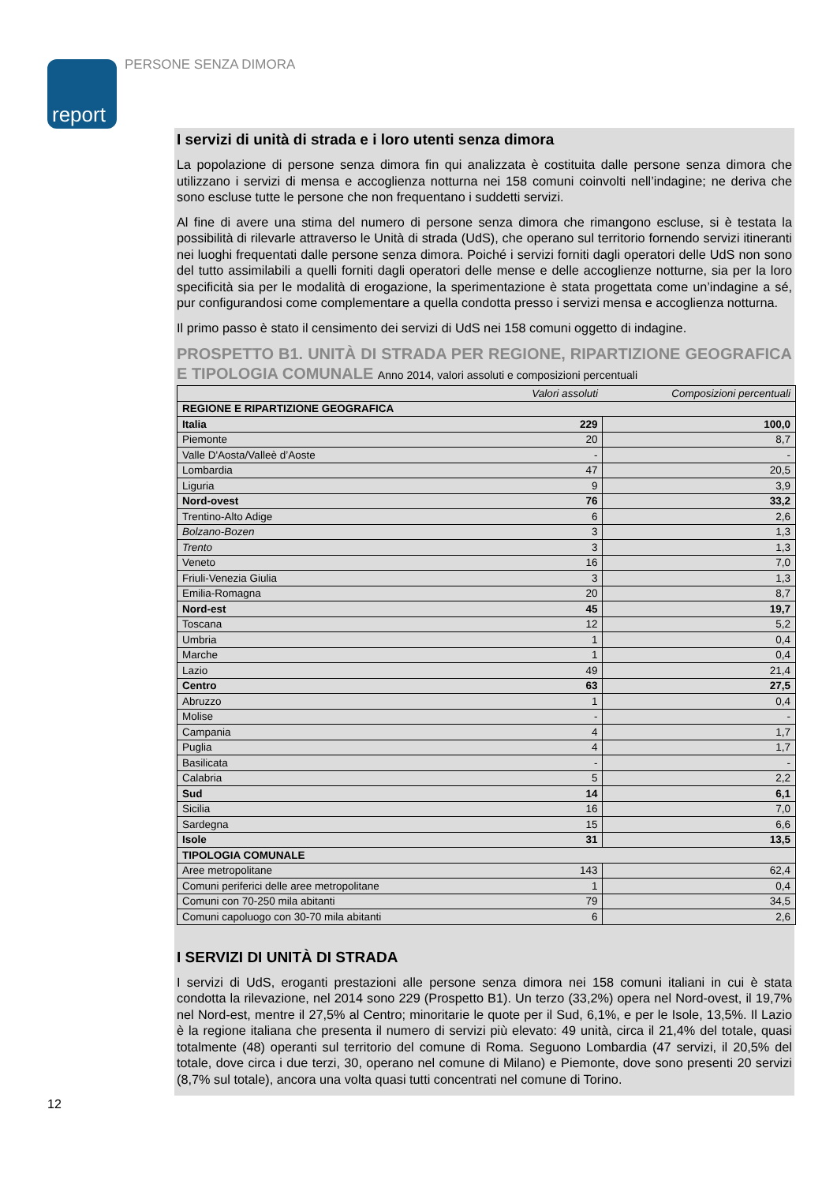report
PERSONE SENZA DIMORA
I servizi di unità di strada e i loro utenti senza dimora
La popolazione di persone senza dimora fin qui analizzata è costituita dalle persone senza dimora che utilizzano i servizi di mensa e accoglienza notturna nei 158 comuni coinvolti nell’indagine; ne deriva che sono escluse tutte le persone che non frequentano i suddetti servizi.
Al fine di avere una stima del numero di persone senza dimora che rimangono escluse, si è testata la possibilità di rilevarle attraverso le Unità di strada (UdS), che operano sul territorio fornendo servizi itineranti nei luoghi frequentati dalle persone senza dimora. Poiché i servizi forniti dagli operatori delle UdS non sono del tutto assimilabili a quelli forniti dagli operatori delle mense e delle accoglienze notturne, sia per la loro specificità sia per le modalità di erogazione, la sperimentazione è stata progettata come un’indagine a sé, pur configurandosi come complementare a quella condotta presso i servizi mensa e accoglienza notturna.
Il primo passo è stato il censimento dei servizi di UdS nei 158 comuni oggetto di indagine.
PROSPETTO B1. UNITÀ DI STRADA PER REGIONE, RIPARTIZIONE GEOGRAFICA E TIPOLOGIA COMUNALE Anno 2014, valori assoluti e composizioni percentuali
| | Valori assoluti | Composizioni percentuali |
| --- | --- | --- |
| REGIONE E RIPARTIZIONE GEOGRAFICA | | |
| Italia | 229 | 100,0 |
| Piemonte | 20 | 8,7 |
| Valle D'Aosta/Valleè d’Aoste | - | - |
| Lombardia | 47 | 20,5 |
| Liguria | 9 | 3,9 |
| Nord-ovest | 76 | 33,2 |
| Trentino-Alto Adige | 6 | 2,6 |
| Bolzano-Bozen | 3 | 1,3 |
| Trento | 3 | 1,3 |
| Veneto | 16 | 7,0 |
| Friuli-Venezia Giulia | 3 | 1,3 |
| Emilia-Romagna | 20 | 8,7 |
| Nord-est | 45 | 19,7 |
| Toscana | 12 | 5,2 |
| Umbria | 1 | 0,4 |
| Marche | 1 | 0,4 |
| Lazio | 49 | 21,4 |
| Centro | 63 | 27,5 |
| Abruzzo | 1 | 0,4 |
| Molise | - | - |
| Campania | 4 | 1,7 |
| Puglia | 4 | 1,7 |
| Basilicata | - | - |
| Calabria | 5 | 2,2 |
| Sud | 14 | 6,1 |
| Sicilia | 16 | 7,0 |
| Sardegna | 15 | 6,6 |
| Isole | 31 | 13,5 |
| TIPOLOGIA COMUNALE | | |
| Aree metropolitane | 143 | 62,4 |
| Comuni periferici delle aree metropolitane | 1 | 0,4 |
| Comuni con 70-250 mila abitanti | 79 | 34,5 |
| Comuni capoluogo con 30-70 mila abitanti | 6 | 2,6 |
I SERVIZI DI UNITÀ DI STRADA
I servizi di UdS, eroganti prestazioni alle persone senza dimora nei 158 comuni italiani in cui è stata condotta la rilevazione, nel 2014 sono 229 (Prospetto B1). Un terzo (33,2%) opera nel Nord-ovest, il 19,7% nel Nord-est, mentre il 27,5% al Centro; minoritarie le quote per il Sud, 6,1%, e per le Isole, 13,5%. Il Lazio è la regione italiana che presenta il numero di servizi più elevato: 49 unità, circa il 21,4% del totale, quasi totalmente (48) operanti sul territorio del comune di Roma. Seguono Lombardia (47 servizi, il 20,5% del totale, dove circa i due terzi, 30, operano nel comune di Milano) e Piemonte, dove sono presenti 20 servizi (8,7% sul totale), ancora una volta quasi tutti concentrati nel comune di Torino.
12